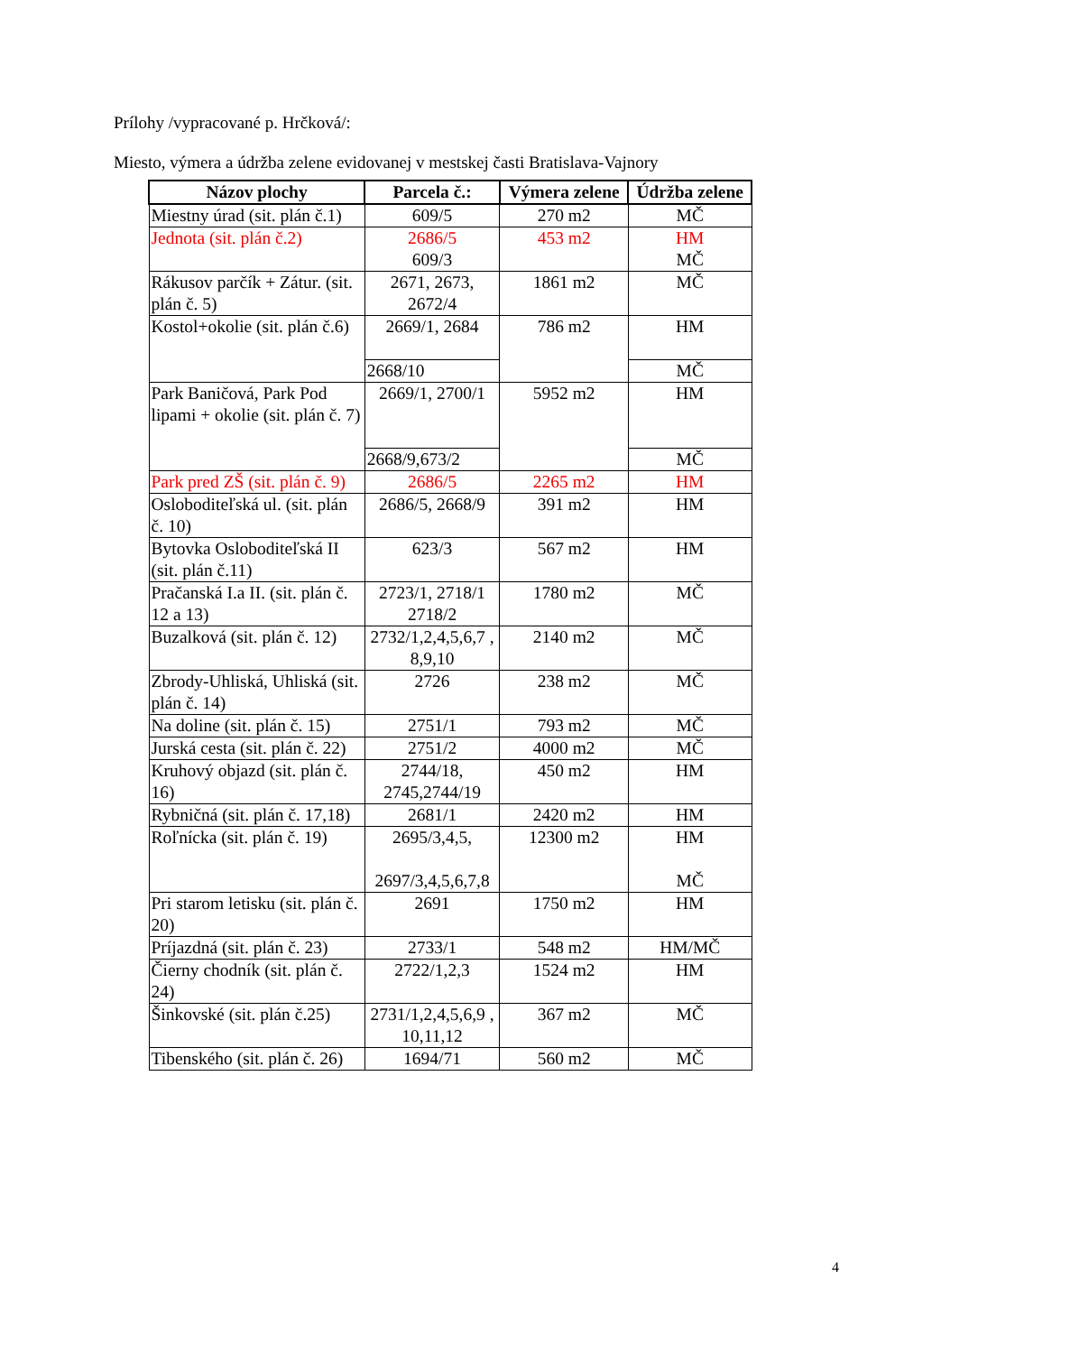Prílohy /vypracované p. Hrčková/:
Miesto, výmera a údržba zelene evidovanej v mestskej časti Bratislava-Vajnory
| Názov plochy | Parcela č.: | Výmera zelene | Údržba zelene |
| --- | --- | --- | --- |
| Miestny úrad (sit. plán č.1) | 609/5 | 270 m2 | MČ |
| Jednota (sit. plán č.2) | 2686/5 609/3 | 453 m2 | HM MČ |
| Rákusov parčík + Zátur. (sit. plán č. 5) | 2671, 2673, 2672/4 | 1861 m2 | MČ |
| Kostol+okolie (sit. plán č.6) | 2669/1, 2684 | 786 m2 | HM |
| | 2668/10 | | MČ |
| Park Baničová, Park Pod lipami + okolie (sit. plán č. 7) | 2669/1, 2700/1 | 5952 m2 | HM |
| | 2668/9,673/2 | | MČ |
| Park pred ZŠ (sit. plán č. 9) | 2686/5 | 2265 m2 | HM |
| Osloboditeľská ul. (sit. plán č. 10) | 2686/5, 2668/9 | 391 m2 | HM |
| Bytovka Osloboditeľská II (sit. plán č.11) | 623/3 | 567 m2 | HM |
| Pračanská I.a II. (sit. plán č. 12 a 13) | 2723/1, 2718/1 2718/2 | 1780 m2 | MČ |
| Buzalková (sit. plán č. 12) | 2732/1,2,4,5,6,7 , 8,9,10 | 2140 m2 | MČ |
| Zbrody-Uhliská, Uhliská (sit. plán č. 14) | 2726 | 238 m2 | MČ |
| Na doline (sit. plán č. 15) | 2751/1 | 793 m2 | MČ |
| Jurská cesta (sit. plán č. 22) | 2751/2 | 4000 m2 | MČ |
| Kruhový objazd (sit. plán č. 16) | 2744/18, 2745,2744/19 | 450 m2 | HM |
| Rybničná (sit. plán č. 17,18) | 2681/1 | 2420 m2 | HM |
| Roľnícka (sit. plán č. 19) | 2695/3,4,5, 2697/3,4,5,6,7,8 | 12300 m2 | HM MČ |
| Pri starom letisku (sit. plán č. 20) | 2691 | 1750 m2 | HM |
| Príjazdná (sit. plán č. 23) | 2733/1 | 548 m2 | HM/MČ |
| Čierny chodník (sit. plán č. 24) | 2722/1,2,3 | 1524 m2 | HM |
| Šinkovské (sit. plán č.25) | 2731/1,2,4,5,6,9 , 10,11,12 | 367 m2 | MČ |
| Tibenského (sit. plán č. 26) | 1694/71 | 560 m2 | MČ |
4